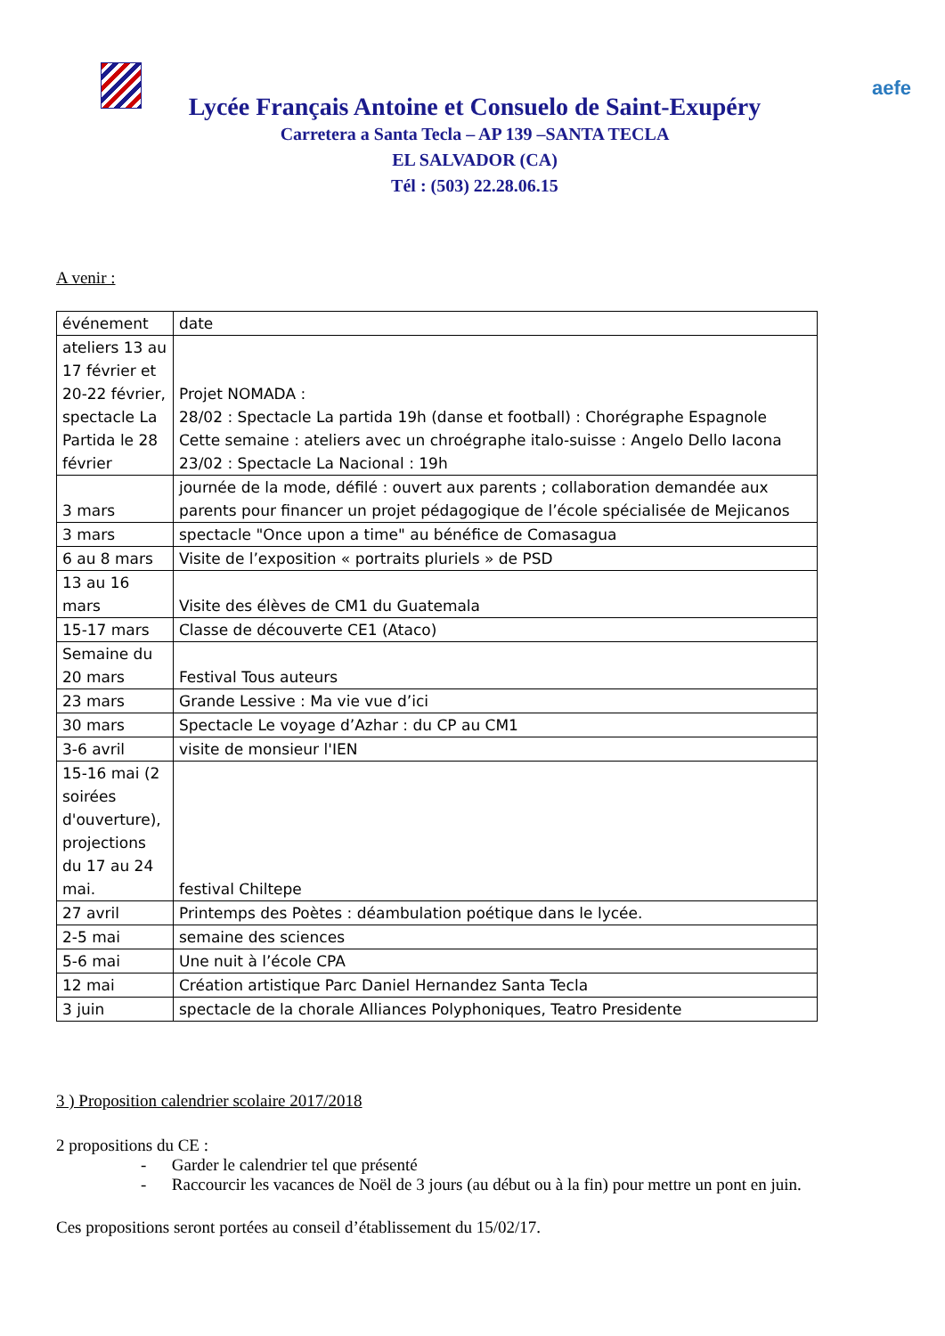aefe
Lycée Français Antoine et Consuelo de Saint-Exupéry
Carretera a Santa Tecla – AP 139 –SANTA TECLA
EL SALVADOR (CA)
Tél : (503) 22.28.06.15
A venir :
| événement | date |
| ateliers 13 au 17 février et 20-22 février, spectacle La Partida le 28 février | Projet NOMADA : 28/02 : Spectacle La partida 19h (danse et football) : Chorégraphe Espagnole Cette semaine : ateliers avec un chroégraphe italo-suisse : Angelo Dello Iacona 23/02 : Spectacle La Nacional : 19h |
| 3 mars | journée de la mode, défilé : ouvert aux parents ; collaboration demandée aux parents pour financer un projet pédagogique de l’école spécialisée de Mejicanos |
| 3 mars | spectacle "Once upon a time" au bénéfice de Comasagua |
| 6 au 8 mars | Visite de l’exposition « portraits pluriels » de PSD |
| 13 au 16 mars | Visite des élèves de CM1 du Guatemala |
| 15-17 mars | Classe de découverte CE1 (Ataco) |
| Semaine du 20 mars | Festival Tous auteurs |
| 23 mars | Grande Lessive : Ma vie vue d’ici |
| 30 mars | Spectacle Le voyage d’Azhar : du CP au CM1 |
| 3-6 avril | visite de monsieur l'IEN |
| 15-16 mai (2 soirées d'ouverture), projections du 17 au 24 mai. | festival Chiltepe |
| 27 avril | Printemps des Poètes : déambulation poétique dans le lycée. |
| 2-5 mai | semaine des sciences |
| 5-6 mai | Une nuit à l’école CPA |
| 12 mai | Création artistique Parc Daniel Hernandez Santa Tecla |
| 3 juin | spectacle de la chorale Alliances Polyphoniques, Teatro Presidente |
3 ) Proposition calendrier scolaire 2017/2018
2 propositions du CE :
- Garder le calendrier tel que présenté
- Raccourcir les vacances de Noël de 3 jours (au début ou à la fin) pour mettre un pont en juin.
Ces propositions seront portées au conseil d’établissement du 15/02/17.